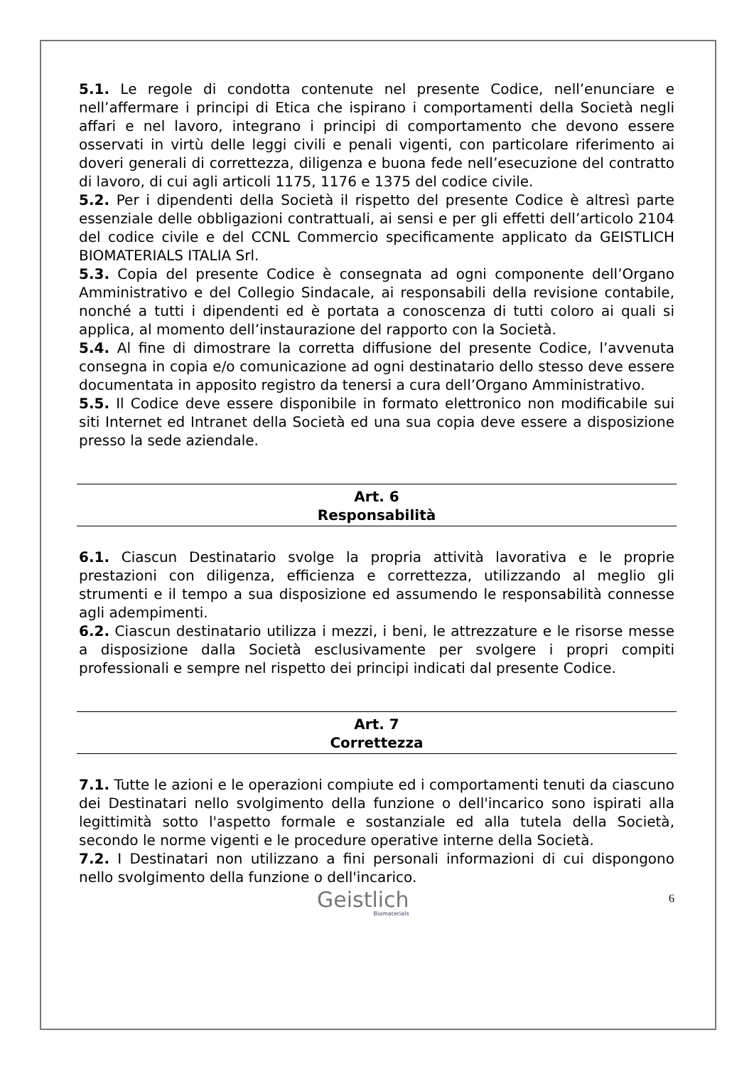5.1. Le regole di condotta contenute nel presente Codice, nell’enunciare e nell’affermare i principi di Etica che ispirano i comportamenti della Società negli affari e nel lavoro, integrano i principi di comportamento che devono essere osservati in virtù delle leggi civili e penali vigenti, con particolare riferimento ai doveri generali di correttezza, diligenza e buona fede nell’esecuzione del contratto di lavoro, di cui agli articoli 1175, 1176 e 1375 del codice civile.
5.2. Per i dipendenti della Società il rispetto del presente Codice è altresì parte essenziale delle obbligazioni contrattuali, ai sensi e per gli effetti dell’articolo 2104 del codice civile e del CCNL Commercio specificamente applicato da GEISTLICH BIOMATERIALS ITALIA Srl.
5.3. Copia del presente Codice è consegnata ad ogni componente dell’Organo Amministrativo e del Collegio Sindacale, ai responsabili della revisione contabile, nonché a tutti i dipendenti ed è portata a conoscenza di tutti coloro ai quali si applica, al momento dell’instaurazione del rapporto con la Società.
5.4. Al fine di dimostrare la corretta diffusione del presente Codice, l’avvenuta consegna in copia e/o comunicazione ad ogni destinatario dello stesso deve essere documentata in apposito registro da tenersi a cura dell’Organo Amministrativo.
5.5. Il Codice deve essere disponibile in formato elettronico non modificabile sui siti Internet ed Intranet della Società ed una sua copia deve essere a disposizione presso la sede aziendale.
Art. 6
Responsabilità
6.1. Ciascun Destinatario svolge la propria attività lavorativa e le proprie prestazioni con diligenza, efficienza e correttezza, utilizzando al meglio gli strumenti e il tempo a sua disposizione ed assumendo le responsabilità connesse agli adempimenti.
6.2. Ciascun destinatario utilizza i mezzi, i beni, le attrezzature e le risorse messe a disposizione dalla Società esclusivamente per svolgere i propri compiti professionali e sempre nel rispetto dei principi indicati dal presente Codice.
Art. 7
Correttezza
7.1. Tutte le azioni e le operazioni compiute ed i comportamenti tenuti da ciascuno dei Destinatari nello svolgimento della funzione o dell'incarico sono ispirati alla legittimità sotto l'aspetto formale e sostanziale ed alla tutela della Società, secondo le norme vigenti e le procedure operative interne della Società.
7.2. I Destinatari non utilizzano a fini personali informazioni di cui dispongono nello svolgimento della funzione o dell'incarico.
Geistlich
Biomaterials
6